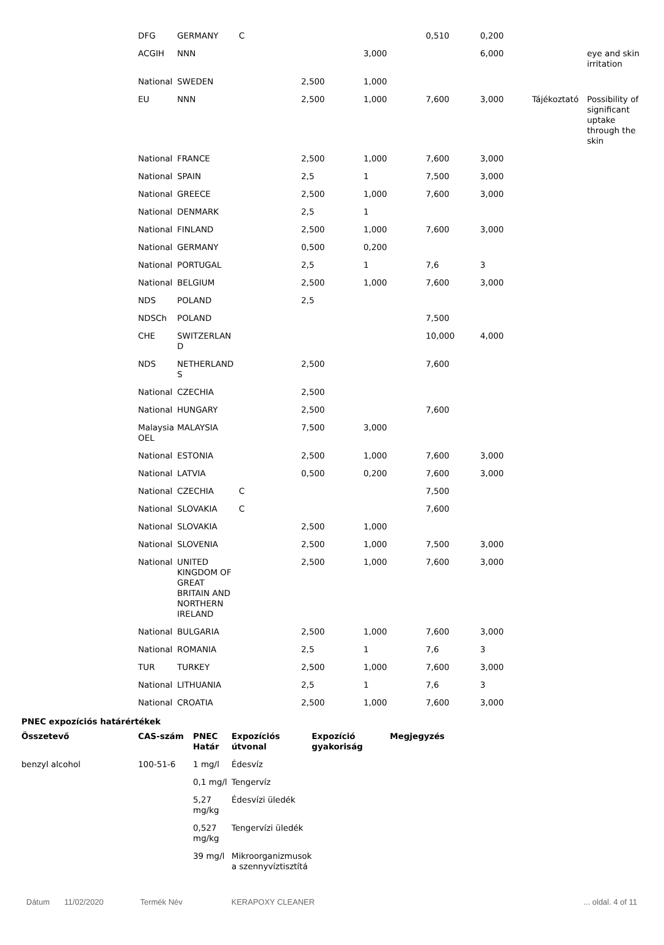| DFG | GERMANY | C | | | 0,510 | 0,200 | | |
| ACGIH | NNN | | | 3,000 | | 6,000 | | eye and skin irritation |
| National | SWEDEN | | 2,500 | 1,000 | | | | |
| EU | NNN | | 2,500 | 1,000 | 7,600 | 3,000 | Tájékoztató | Possibility of significant uptake through the skin |
| National | FRANCE | | 2,500 | 1,000 | 7,600 | 3,000 | | |
| National | SPAIN | | 2,5 | 1 | 7,500 | 3,000 | | |
| National | GREECE | | 2,500 | 1,000 | 7,600 | 3,000 | | |
| National | DENMARK | | 2,5 | 1 | | | | |
| National | FINLAND | | 2,500 | 1,000 | 7,600 | 3,000 | | |
| National | GERMANY | | 0,500 | 0,200 | | | | |
| National | PORTUGAL | | 2,5 | 1 | 7,6 | 3 | | |
| National | BELGIUM | | 2,500 | 1,000 | 7,600 | 3,000 | | |
| NDS | POLAND | | 2,5 | | | | | |
| NDSCh | POLAND | | | | 7,500 | | | |
| CHE | SWITZERLAN D | | | | 10,000 | 4,000 | | |
| NDS | NETHERLAND S | | 2,500 | | 7,600 | | | |
| National | CZECHIA | | 2,500 | | | | | |
| National | HUNGARY | | 2,500 | | 7,600 | | | |
| Malaysia OEL | MALAYSIA | | 7,500 | 3,000 | | | | |
| National | ESTONIA | | 2,500 | 1,000 | 7,600 | 3,000 | | |
| National | LATVIA | | 0,500 | 0,200 | 7,600 | 3,000 | | |
| National | CZECHIA | C | | | 7,500 | | | |
| National | SLOVAKIA | C | | | 7,600 | | | |
| National | SLOVAKIA | | 2,500 | 1,000 | | | | |
| National | SLOVENIA | | 2,500 | 1,000 | 7,500 | 3,000 | | |
| National | UNITED KINGDOM OF GREAT BRITAIN AND NORTHERN IRELAND | | 2,500 | 1,000 | 7,600 | 3,000 | | |
| National | BULGARIA | | 2,500 | 1,000 | 7,600 | 3,000 | | |
| National | ROMANIA | | 2,5 | 1 | 7,6 | 3 | | |
| TUR | TURKEY | | 2,500 | 1,000 | 7,600 | 3,000 | | |
| National | LITHUANIA | | 2,5 | 1 | 7,6 | 3 | | |
| National | CROATIA | | 2,500 | 1,000 | 7,600 | 3,000 | | |
PNEC expozíciós határértékek
| Összetevő | CAS-szám | PNEC Határ | Expozíciós útvonal | Expozíció gyakoriság | Megjegyzés |
| --- | --- | --- | --- | --- | --- |
| benzyl alcohol | 100-51-6 | 1 mg/l | Édesvíz | | |
| | | 0,1 mg/l | Tengervíz | | |
| | | 5,27 mg/kg | Édesvízi üledék | | |
| | | 0,527 mg/kg | Tengervízi üledék | | |
| | | 39 mg/l | Mikroorganizmusok a szennyvíztisztítá | | |
Dátum 11/02/2020 Termék Név KERAPOXY CLEANER... oldal. 4 of 11